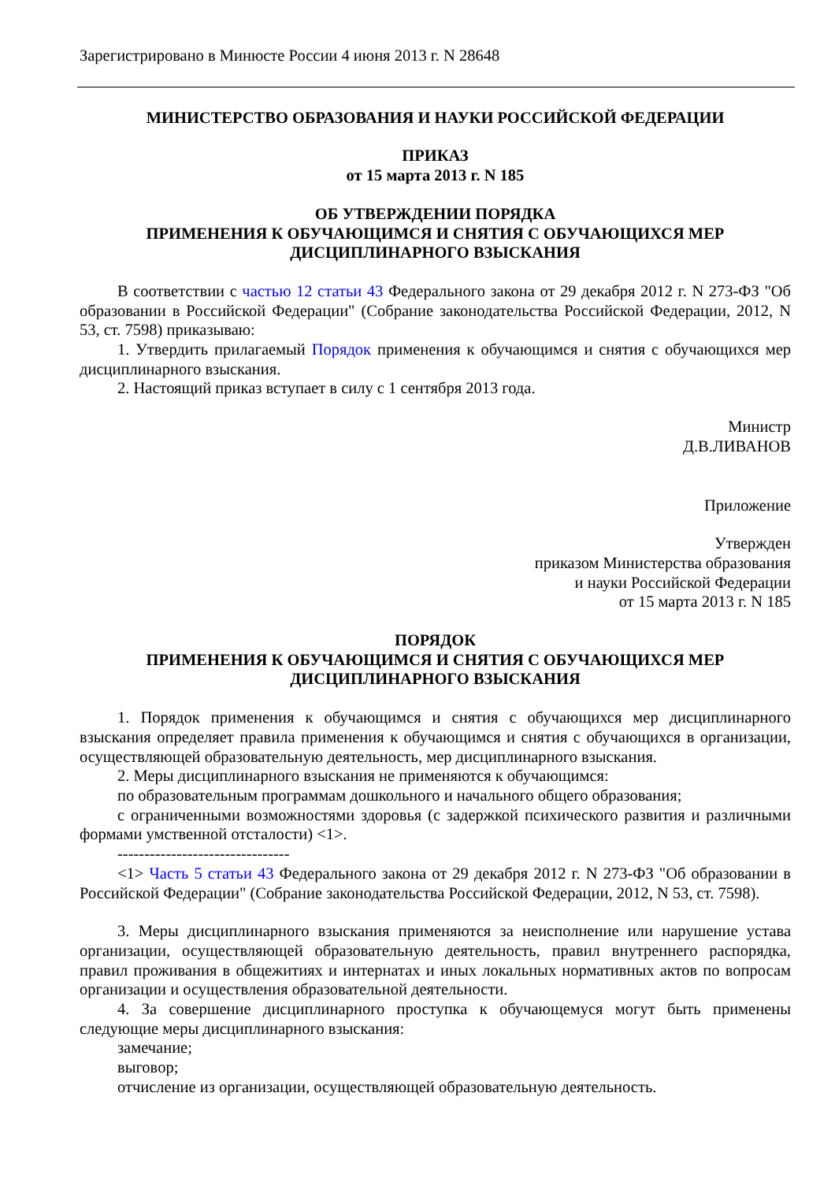Зарегистрировано в Минюсте России 4 июня 2013 г. N 28648
МИНИСТЕРСТВО ОБРАЗОВАНИЯ И НАУКИ РОССИЙСКОЙ ФЕДЕРАЦИИ
ПРИКАЗ
от 15 марта 2013 г. N 185
ОБ УТВЕРЖДЕНИИ ПОРЯДКА
ПРИМЕНЕНИЯ К ОБУЧАЮЩИМСЯ И СНЯТИЯ С ОБУЧАЮЩИХСЯ МЕР
ДИСЦИПЛИНАРНОГО ВЗЫСКАНИЯ
В соответствии с частью 12 статьи 43 Федерального закона от 29 декабря 2012 г. N 273-ФЗ "Об образовании в Российской Федерации" (Собрание законодательства Российской Федерации, 2012, N 53, ст. 7598) приказываю:
1. Утвердить прилагаемый Порядок применения к обучающимся и снятия с обучающихся мер дисциплинарного взыскания.
2. Настоящий приказ вступает в силу с 1 сентября 2013 года.
Министр
Д.В.ЛИВАНОВ
Приложение
Утвержден
приказом Министерства образования
и науки Российской Федерации
от 15 марта 2013 г. N 185
ПОРЯДОК
ПРИМЕНЕНИЯ К ОБУЧАЮЩИМСЯ И СНЯТИЯ С ОБУЧАЮЩИХСЯ МЕР
ДИСЦИПЛИНАРНОГО ВЗЫСКАНИЯ
1. Порядок применения к обучающимся и снятия с обучающихся мер дисциплинарного взыскания определяет правила применения к обучающимся и снятия с обучающихся в организации, осуществляющей образовательную деятельность, мер дисциплинарного взыскания.
2. Меры дисциплинарного взыскания не применяются к обучающимся:
по образовательным программам дошкольного и начального общего образования;
с ограниченными возможностями здоровья (с задержкой психического развития и различными формами умственной отсталости) <1>.
--------------------------------
<1> Часть 5 статьи 43 Федерального закона от 29 декабря 2012 г. N 273-ФЗ "Об образовании в Российской Федерации" (Собрание законодательства Российской Федерации, 2012, N 53, ст. 7598).
3. Меры дисциплинарного взыскания применяются за неисполнение или нарушение устава организации, осуществляющей образовательную деятельность, правил внутреннего распорядка, правил проживания в общежитиях и интернатах и иных локальных нормативных актов по вопросам организации и осуществления образовательной деятельности.
4. За совершение дисциплинарного проступка к обучающемуся могут быть применены следующие меры дисциплинарного взыскания:
замечание;
выговор;
отчисление из организации, осуществляющей образовательную деятельность.